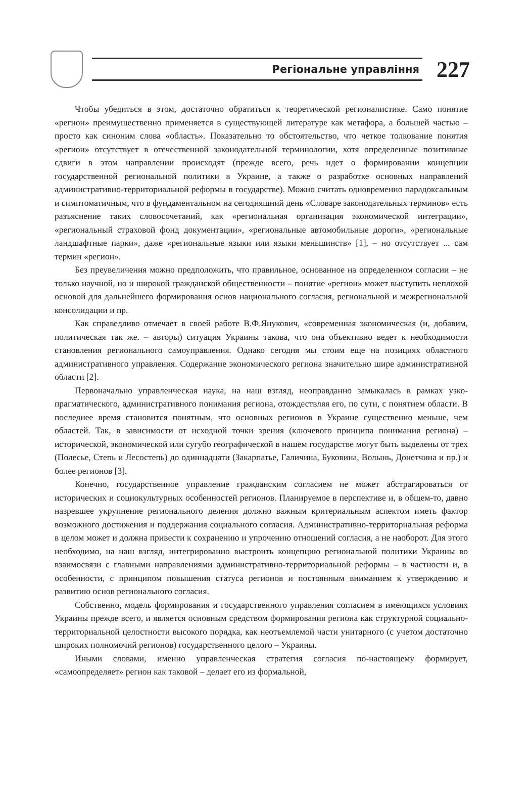Регіональне управління
227
Чтобы убедиться в этом, достаточно обратиться к теоретической регионалистике. Само понятие «регион» преимущественно применяется в существующей литературе как метафора, а большей частью – просто как синоним слова «область». Показательно то обстоятельство, что четкое толкование понятия «регион» отсутствует в отечественной законодательной терминологии, хотя определенные позитивные сдвиги в этом направлении происходят (прежде всего, речь идет о формировании концепции государственной региональной политики в Украине, а также о разработке основных направлений административно-территориальной реформы в государстве). Можно считать одновременно парадоксальным и симптоматичным, что в фундаментальном на сегодняшний день «Словаре законодательных терминов» есть разъяснение таких словосочетаний, как «региональная организация экономической интеграции», «региональный страховой фонд документации», «региональные автомобильные дороги», «региональные ландшафтные парки», даже «региональные языки или языки меньшинств» [1], – но отсутствует ... сам термин «регион».
Без преувеличения можно предположить, что правильное, основанное на определенном согласии – не только научной, но и широкой гражданской общественности – понятие «регион» может выступить неплохой основой для дальнейшего формирования основ национального согласия, региональной и межрегиональной консолидации и пр.
Как справедливо отмечает в своей работе В.Ф.Янукович, «современная экономическая (и, добавим, политическая так же. – авторы) ситуация Украины такова, что она объективно ведет к необходимости становления регионального самоуправления. Однако сегодня мы стоим еще на позициях областного административного управления. Содержание экономического региона значительно шире административной области [2].
Первоначально управленческая наука, на наш взгляд, неоправданно замыкалась в рамках узко-прагматического, административного понимания региона, отождествляя его, по сути, с понятием области. В последнее время становится понятным, что основных регионов в Украине существенно меньше, чем областей. Так, в зависимости от исходной точки зрения (ключевого принципа понимания региона) – исторической, экономической или сугубо географической в нашем государстве могут быть выделены от трех (Полесье, Степь и Лесостепь) до одиннадцати (Закарпатье, Галичина, Буковина, Волынь, Донетчина и пр.) и более регионов [3].
Конечно, государственное управление гражданским согласием не может абстрагироваться от исторических и социокультурных особенностей регионов. Планируемое в перспективе и, в общем-то, давно назревшее укрупнение регионального деления должно важным критериальным аспектом иметь фактор возможного достижения и поддержания социального согласия. Административно-территориальная реформа в целом может и должна привести к сохранению и упрочению отношений согласия, а не наоборот. Для этого необходимо, на наш взгляд, интегрированно выстроить концепцию региональной политики Украины во взаимосвязи с главными направлениями административно-территориальной реформы – в частности и, в особенности, с принципом повышения статуса регионов и постоянным вниманием к утверждению и развитию основ регионального согласия.
Собственно, модель формирования и государственного управления согласием в имеющихся условиях Украины прежде всего, и является основным средством формирования региона как структурной социально-территориальной целостности высокого порядка, как неотъемлемой части унитарного (с учетом достаточно широких полномочий регионов) государственного целого – Украины.
Иными словами, именно управленческая стратегия согласия по-настоящему формирует, «самоопределяет» регион как таковой – делает его из формальной,